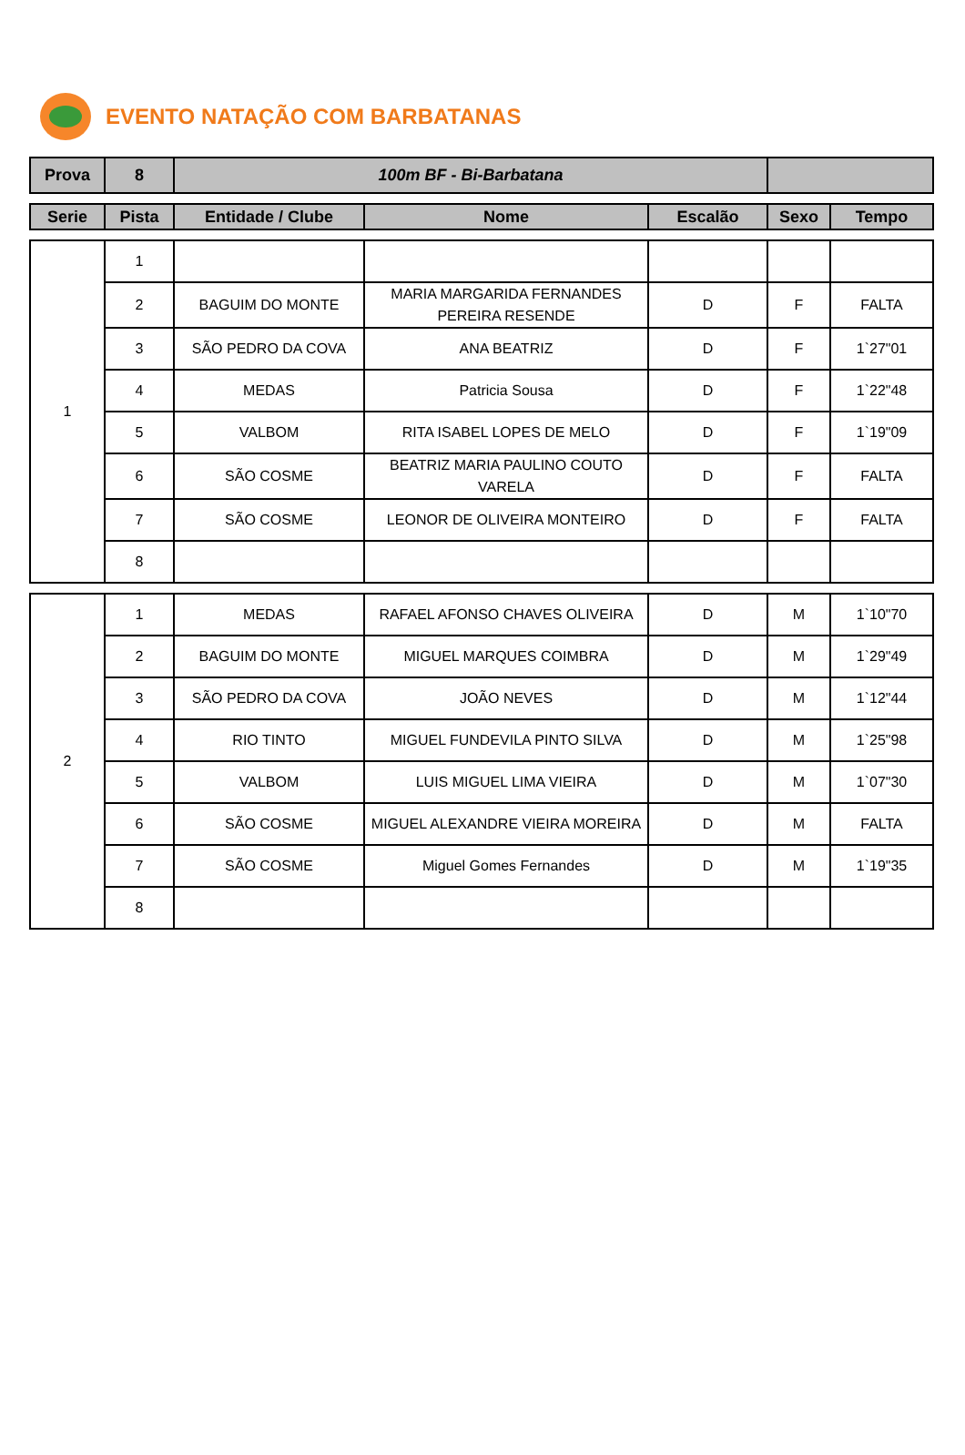EVENTO NATAÇÃO COM BARBATANAS
| Prova | 8 | 100m BF - Bi-Barbatana | |
| Serie | Pista | Entidade / Clube | Nome | Escalão | Sexo | Tempo |
| --- | --- | --- | --- | --- | --- | --- |
| 1 | 1 | | | | | |
| | 2 | BAGUIM DO MONTE | MARIA MARGARIDA FERNANDES PEREIRA RESENDE | D | F | FALTA |
| | 3 | SÃO PEDRO DA COVA | ANA BEATRIZ | D | F | 1`27"01 |
| | 4 | MEDAS | Patricia Sousa | D | F | 1`22"48 |
| | 5 | VALBOM | RITA ISABEL LOPES DE MELO | D | F | 1`19"09 |
| | 6 | SÃO COSME | BEATRIZ MARIA PAULINO COUTO VARELA | D | F | FALTA |
| | 7 | SÃO COSME | LEONOR DE OLIVEIRA MONTEIRO | D | F | FALTA |
| | 8 | | | | | |
| 2 | 1 | MEDAS | RAFAEL AFONSO CHAVES OLIVEIRA | D | M | 1`10"70 |
| | 2 | BAGUIM DO MONTE | MIGUEL MARQUES COIMBRA | D | M | 1`29"49 |
| | 3 | SÃO PEDRO DA COVA | JOÃO NEVES | D | M | 1`12"44 |
| | 4 | RIO TINTO | MIGUEL FUNDEVILA PINTO SILVA | D | M | 1`25"98 |
| | 5 | VALBOM | LUIS MIGUEL LIMA VIEIRA | D | M | 1`07"30 |
| | 6 | SÃO COSME | MIGUEL ALEXANDRE VIEIRA MOREIRA | D | M | FALTA |
| | 7 | SÃO COSME | Miguel Gomes Fernandes | D | M | 1`19"35 |
| | 8 | | | | | |